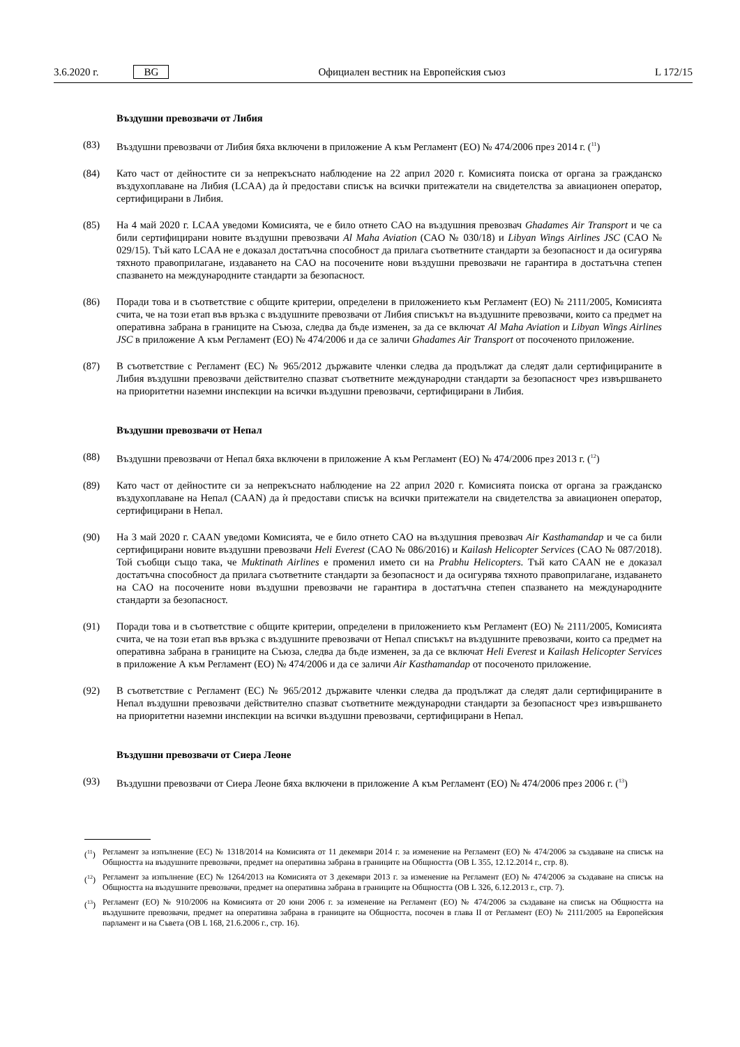3.6.2020 г. BG Официален вестник на Европейския съюз L 172/15
Въздушни превозвачи от Либия
(83) Въздушни превозвачи от Либия бяха включени в приложение А към Регламент (ЕО) № 474/2006 през 2014 г. (<sup>11</sup>)
(84) Като част от дейностите си за непрекъснато наблюдение на 22 април 2020 г. Комисията поиска от органа за гражданско въздухоплаване на Либия (LCAA) да ѝ предостави списък на всички притежатели на свидетелства за авиационен оператор, сертифицирани в Либия.
(85) На 4 май 2020 г. LCAA уведоми Комисията, че е било отнето CAO на въздушния превозвач Ghadames Air Transport и че са били сертифицирани новите въздушни превозвачи Al Maha Aviation (CAO № 030/18) и Libyan Wings Airlines JSC (CAO № 029/15). Тъй като LCAA не е доказал достатъчна способност да прилага съответните стандарти за безопасност и да осигурява тяхното правоприлагане, издаването на CAO на посочените нови въздушни превозвачи не гарантира в достатъчна степен спазването на международните стандарти за безопасност.
(86) Поради това и в съответствие с общите критерии, определени в приложението към Регламент (ЕО) № 2111/2005, Комисията счита, че на този етап във връзка с въздушните превозвачи от Либия списъкът на въздушните превозвачи, които са предмет на оперативна забрана в границите на Съюза, следва да бъде изменен, за да се включат Al Maha Aviation и Libyan Wings Airlines JSC в приложение А към Регламент (ЕО) № 474/2006 и да се заличи Ghadames Air Transport от посоченото приложение.
(87) В съответствие с Регламент (ЕС) № 965/2012 държавите членки следва да продължат да следят дали сертифицираните в Либия въздушни превозвачи действително спазват съответните международни стандарти за безопасност чрез извършването на приоритетни наземни инспекции на всички въздушни превозвачи, сертифицирани в Либия.
Въздушни превозвачи от Непал
(88) Въздушни превозвачи от Непал бяха включени в приложение А към Регламент (ЕО) № 474/2006 през 2013 г. (<sup>12</sup>)
(89) Като част от дейностите си за непрекъснато наблюдение на 22 април 2020 г. Комисията поиска от органа за гражданско въздухоплаване на Непал (CAAN) да ѝ предостави списък на всички притежатели на свидетелства за авиационен оператор, сертифицирани в Непал.
(90) На 3 май 2020 г. CAAN уведоми Комисията, че е било отнето CAO на въздушния превозвач Air Kasthamandap и че са били сертифицирани новите въздушни превозвачи Heli Everest (CAO № 086/2016) и Kailash Helicopter Services (CAO № 087/2018). Той съобщи също така, че Muktinath Airlines е променил името си на Prabhu Helicopters. Тъй като CAAN не е доказал достатъчна способност да прилага съответните стандарти за безопасност и да осигурява тяхното правоприлагане, издаването на CAO на посочените нови въздушни превозвачи не гарантира в достатъчна степен спазването на международните стандарти за безопасност.
(91) Поради това и в съответствие с общите критерии, определени в приложението към Регламент (ЕО) № 2111/2005, Комисията счита, че на този етап във връзка с въздушните превозвачи от Непал списъкът на въздушните превозвачи, които са предмет на оперативна забрана в границите на Съюза, следва да бъде изменен, за да се включат Heli Everest и Kailash Helicopter Services в приложение А към Регламент (ЕО) № 474/2006 и да се заличи Air Kasthamandap от посоченото приложение.
(92) В съответствие с Регламент (ЕС) № 965/2012 държавите членки следва да продължат да следят дали сертифицираните в Непал въздушни превозвачи действително спазват съответните международни стандарти за безопасност чрез извършването на приоритетни наземни инспекции на всички въздушни превозвачи, сертифицирани в Непал.
Въздушни превозвачи от Сиера Леоне
(93) Въздушни превозвачи от Сиера Леоне бяха включени в приложение А към Регламент (ЕО) № 474/2006 през 2006 г. (<sup>13</sup>)
(<sup>11</sup>) Регламент за изпълнение (ЕС) № 1318/2014 на Комисията от 11 декември 2014 г. за изменение на Регламент (ЕО) № 474/2006 за създаване на списък на Общността на въздушните превозвачи, предмет на оперативна забрана в границите на Общността (ОВ L 355, 12.12.2014 г., стр. 8).
(<sup>12</sup>) Регламент за изпълнение (ЕС) № 1264/2013 на Комисията от 3 декември 2013 г. за изменение на Регламент (ЕО) № 474/2006 за създаване на списък на Общността на въздушните превозвачи, предмет на оперативна забрана в границите на Общността (ОВ L 326, 6.12.2013 г., стр. 7).
(<sup>13</sup>) Регламент (ЕО) № 910/2006 на Комисията от 20 юни 2006 г. за изменение на Регламент (ЕО) № 474/2006 за създаване на списък на Общността на въздушните превозвачи, предмет на оперативна забрана в границите на Общността, посочен в глава II от Регламент (ЕО) № 2111/2005 на Европейския парламент и на Съвета (ОВ L 168, 21.6.2006 г., стр. 16).